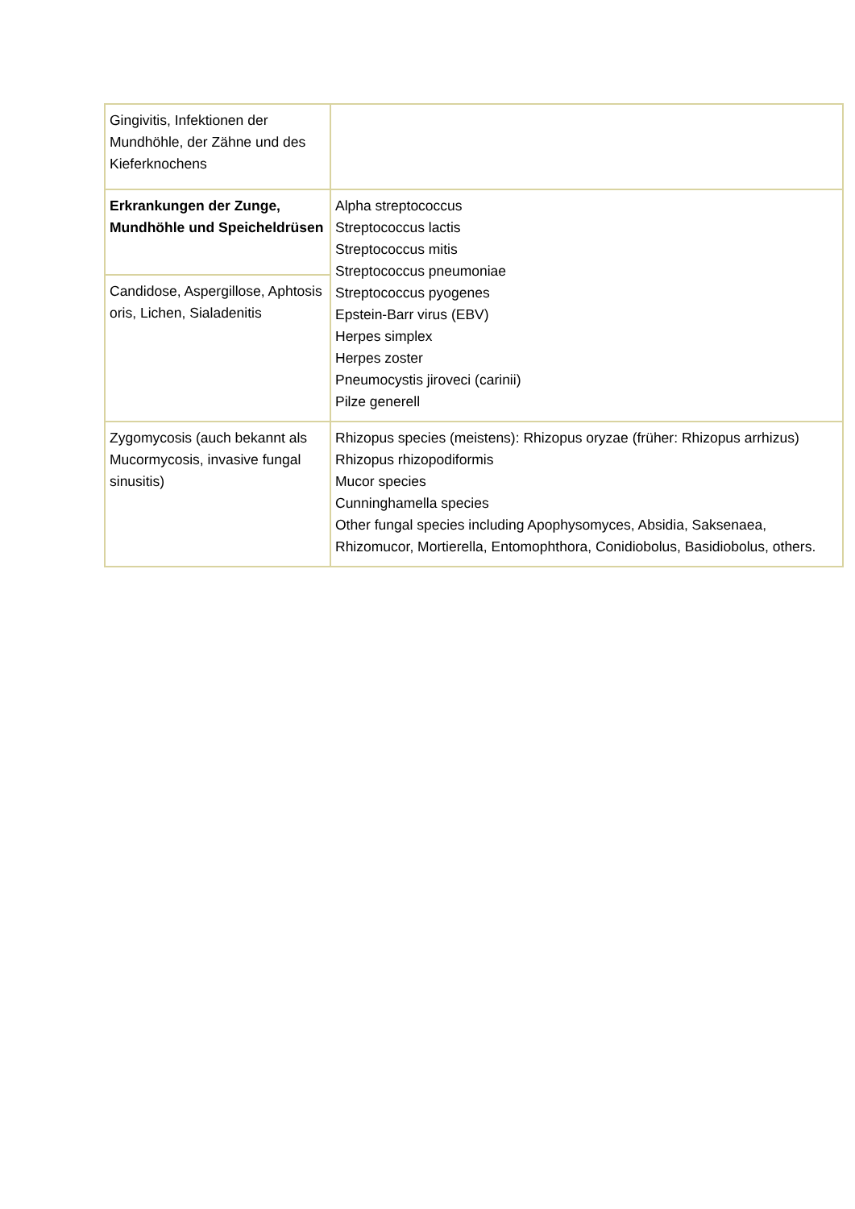| Gingivitis, Infektionen der Mundhöhle, der Zähne und des Kieferknochens | |
| Erkrankungen der Zunge, Mundhöhle und Speicheldrüsen | Alpha streptococcus Streptococcus lactis Streptococcus mitis Streptococcus pneumoniae Streptococcus pyogenes Epstein-Barr virus (EBV) Herpes simplex Herpes zoster Pneumocystis jiroveci (carinii) Pilze generell |
| Candidose, Aspergillose, Aphtosis oris, Lichen, Sialadenitis | |
| Zygomycosis (auch bekannt als Mucormycosis, invasive fungal sinusitis) | Rhizopus species (meistens): Rhizopus oryzae (früher: Rhizopus arrhizus) Rhizopus rhizopodiformis Mucor species Cunninghamella species Other fungal species including Apophysomyces, Absidia, Saksenaea, Rhizomucor, Mortierella, Entomophthora, Conidiobolus, Basidiobolus, others. |